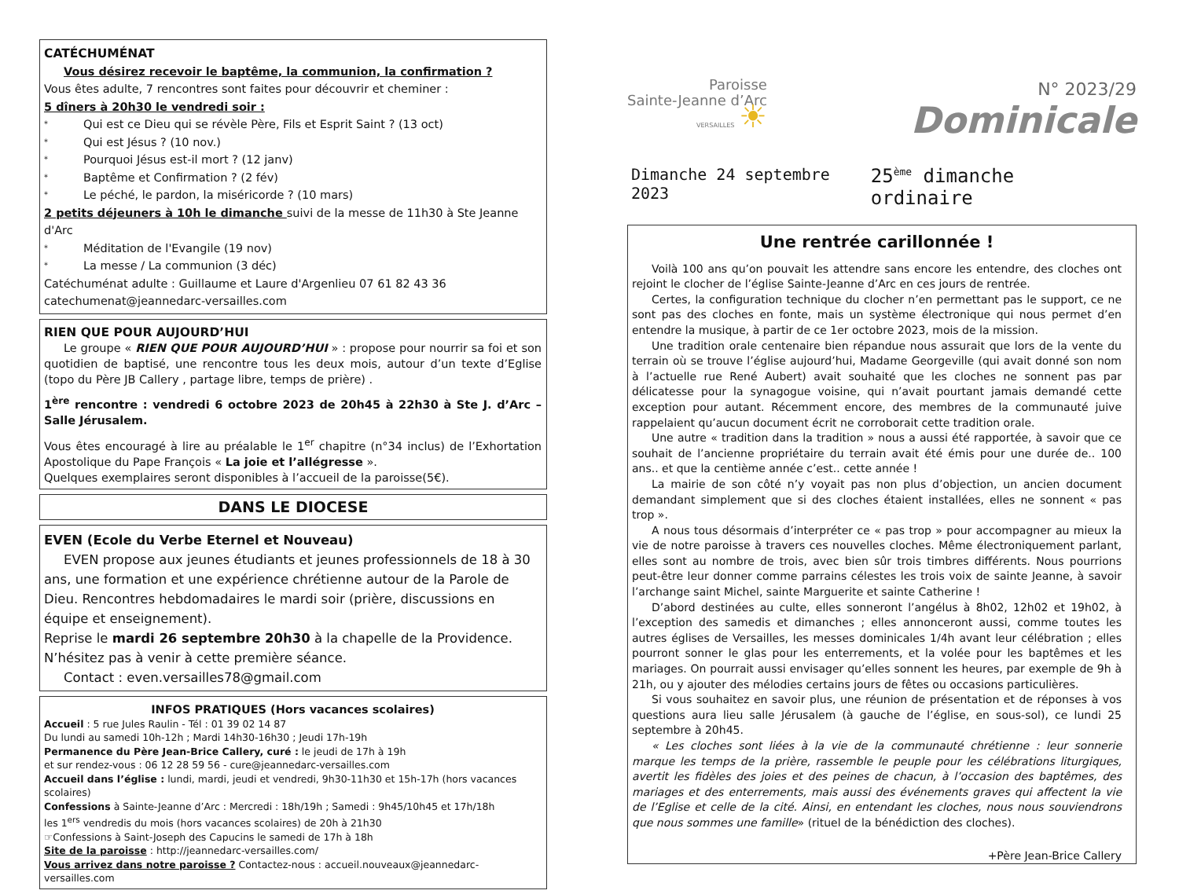CATÉCHUMÉNAT
Vous désirez recevoir le baptême, la communion, la confirmation ?
Vous êtes adulte, 7 rencontres sont faites pour découvrir et cheminer :
5 dîners à 20h30 le vendredi soir :
* Qui est ce Dieu qui se révèle Père, Fils et Esprit Saint ? (13 oct)
* Qui est Jésus ? (10 nov.)
* Pourquoi Jésus est-il mort ? (12 janv)
* Baptême et Confirmation ? (2 fév)
* Le péché, le pardon, la miséricorde ? (10 mars)
2 petits déjeuners à 10h le dimanche suivi de la messe de 11h30 à Ste Jeanne d'Arc
* Méditation de l'Evangile (19 nov)
* La messe / La communion (3 déc)
Catéchuménat adulte : Guillaume et Laure d'Argenlieu 07 61 82 43 36
catechumenat@jeannedarc-versailles.com
RIEN QUE POUR AUJOURD’HUI
Le groupe « RIEN QUE POUR AUJOURD’HUI » : propose pour nourrir sa foi et son quotidien de baptisé, une rencontre tous les deux mois, autour d’un texte d’Eglise (topo du Père JB Callery , partage libre, temps de prière) .
1<sup>ère</sup> rencontre : vendredi 6 octobre 2023 de 20h45 à 22h30 à Ste J. d’Arc – Salle Jérusalem.
Vous êtes encouragé à lire au préalable le 1<sup>er</sup> chapitre (n°34 inclus) de l’Exhortation Apostolique du Pape François « La joie et l’allégresse ».
Quelques exemplaires seront disponibles à l’accueil de la paroisse(5€).
DANS LE DIOCESE
EVEN (Ecole du Verbe Eternel et Nouveau)
EVEN propose aux jeunes étudiants et jeunes professionnels de 18 à 30 ans, une formation et une expérience chrétienne autour de la Parole de Dieu. Rencontres hebdomadaires le mardi soir (prière, discussions en équipe et enseignement).
Reprise le mardi 26 septembre 20h30 à la chapelle de la Providence. N’hésitez pas à venir à cette première séance.
Contact : even.versailles78@gmail.com
INFOS PRATIQUES (Hors vacances scolaires)
Accueil : 5 rue Jules Raulin - Tél : 01 39 02 14 87
Du lundi au samedi 10h-12h ; Mardi 14h30-16h30 ; Jeudi 17h-19h
Permanence du Père Jean-Brice Callery, curé : le jeudi de 17h à 19h
et sur rendez-vous : 06 12 28 59 56 - cure@jeannedarc-versailles.com
Accueil dans l’église : lundi, mardi, jeudi et vendredi, 9h30-11h30 et 15h-17h (hors vacances scolaires)
Confessions à Sainte-Jeanne d’Arc : Mercredi : 18h/19h ; Samedi : 9h45/10h45 et 17h/18h
les 1<sup>ers</sup> vendredis du mois (hors vacances scolaires) de 20h à 21h30
☞Confessions à Saint-Joseph des Capucins le samedi de 17h à 18h
Site de la paroisse : http://jeannedarc-versailles.com/
Vous arrivez dans notre paroisse ? Contactez-nous : accueil.nouveaux@jeannedarc-versailles.com
Paroisse
Sainte-Jeanne d’Arc
VERSAILLES ☀
N° 2023/29
Dominicale
Dimanche 24 septembre 2023 25<sup>ème</sup> dimanche ordinaire
Une rentrée carillonnée !
Voilà 100 ans qu’on pouvait les attendre sans encore les entendre, des cloches ont rejoint le clocher de l’église Sainte-Jeanne d’Arc en ces jours de rentrée.
Certes, la configuration technique du clocher n’en permettant pas le support, ce ne sont pas des cloches en fonte, mais un système électronique qui nous permet d’en entendre la musique, à partir de ce 1er octobre 2023, mois de la mission.
Une tradition orale centenaire bien répandue nous assurait que lors de la vente du terrain où se trouve l’église aujourd’hui, Madame Georgeville (qui avait donné son nom à l’actuelle rue René Aubert) avait souhaité que les cloches ne sonnent pas par délicatesse pour la synagogue voisine, qui n’avait pourtant jamais demandé cette exception pour autant. Récemment encore, des membres de la communauté juive rappelaient qu’aucun document écrit ne corroborait cette tradition orale.
Une autre « tradition dans la tradition » nous a aussi été rapportée, à savoir que ce souhait de l’ancienne propriétaire du terrain avait été émis pour une durée de.. 100 ans.. et que la centième année c’est.. cette année !
La mairie de son côté n’y voyait pas non plus d’objection, un ancien document demandant simplement que si des cloches étaient installées, elles ne sonnent « pas trop ».
A nous tous désormais d’interpréter ce « pas trop » pour accompagner au mieux la vie de notre paroisse à travers ces nouvelles cloches. Même électroniquement parlant, elles sont au nombre de trois, avec bien sûr trois timbres différents. Nous pourrions peut-être leur donner comme parrains célestes les trois voix de sainte Jeanne, à savoir l’archange saint Michel, sainte Marguerite et sainte Catherine !
D’abord destinées au culte, elles sonneront l’angélus à 8h02, 12h02 et 19h02, à l’exception des samedis et dimanches ; elles annonceront aussi, comme toutes les autres églises de Versailles, les messes dominicales 1/4h avant leur célébration ; elles pourront sonner le glas pour les enterrements, et la volée pour les baptêmes et les mariages. On pourrait aussi envisager qu’elles sonnent les heures, par exemple de 9h à 21h, ou y ajouter des mélodies certains jours de fêtes ou occasions particulières.
Si vous souhaitez en savoir plus, une réunion de présentation et de réponses à vos questions aura lieu salle Jérusalem (à gauche de l’église, en sous-sol), ce lundi 25 septembre à 20h45.
« Les cloches sont liées à la vie de la communauté chrétienne : leur sonnerie marque les temps de la prière, rassemble le peuple pour les célébrations liturgiques, avertit les fidèles des joies et des peines de chacun, à l’occasion des baptêmes, des mariages et des enterrements, mais aussi des événements graves qui affectent la vie de l’Eglise et celle de la cité. Ainsi, en entendant les cloches, nous nous souviendrons que nous sommes une famille» (rituel de la bénédiction des cloches).
+Père Jean-Brice Callery